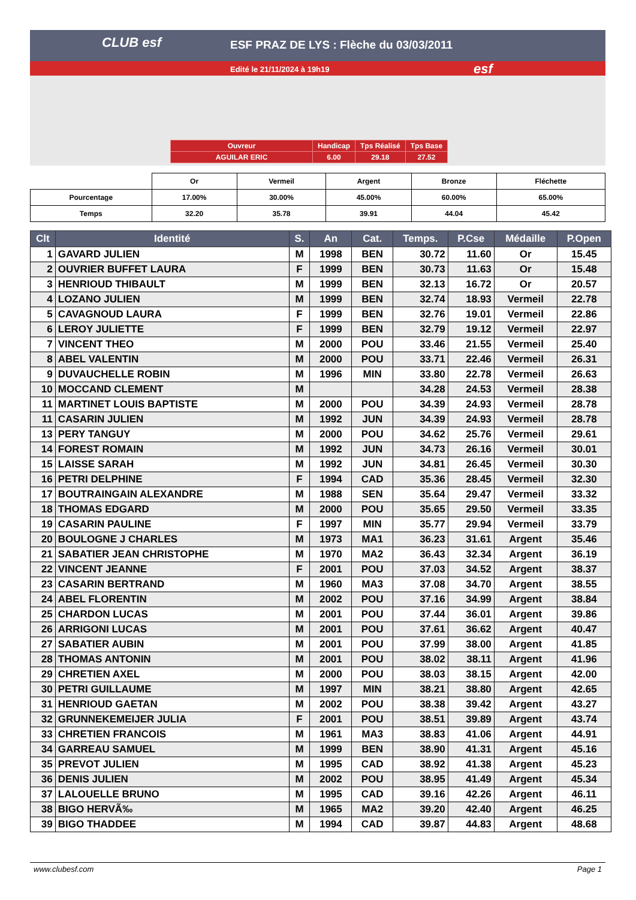CLUB esf
ESF PRAZ DE LYS : Flèche du 03/03/2011
Edité le 21/11/2024 à 19h19 esf
| Ouvreur | Handicap | Tps Réalisé | Tps Base |
| AGUILAR ERIC | 6.00 | 29.18 | 27.52 |
| | Or | Vermeil | Argent | Bronze | Fléchette |
| Pourcentage | 17.00% | 30.00% | 45.00% | 60.00% | 65.00% |
| Temps | 32.20 | 35.78 | 39.91 | 44.04 | 45.42 |
| Clt | Identité | S. | An | Cat. | Temps. | P.Cse | Médaille | P.Open |
| --- | --- | --- | --- | --- | --- | --- | --- | --- |
| 1 | GAVARD JULIEN | M | 1998 | BEN | 30.72 | 11.60 | Or | 15.45 |
| 2 | OUVRIER BUFFET LAURA | F | 1999 | BEN | 30.73 | 11.63 | Or | 15.48 |
| 3 | HENRIOUD THIBAULT | M | 1999 | BEN | 32.13 | 16.72 | Or | 20.57 |
| 4 | LOZANO JULIEN | M | 1999 | BEN | 32.74 | 18.93 | Vermeil | 22.78 |
| 5 | CAVAGNOUD LAURA | F | 1999 | BEN | 32.76 | 19.01 | Vermeil | 22.86 |
| 6 | LEROY JULIETTE | F | 1999 | BEN | 32.79 | 19.12 | Vermeil | 22.97 |
| 7 | VINCENT THEO | M | 2000 | POU | 33.46 | 21.55 | Vermeil | 25.40 |
| 8 | ABEL VALENTIN | M | 2000 | POU | 33.71 | 22.46 | Vermeil | 26.31 |
| 9 | DUVAUCHELLE ROBIN | M | 1996 | MIN | 33.80 | 22.78 | Vermeil | 26.63 |
| 10 | MOCCAND CLEMENT | M | | | 34.28 | 24.53 | Vermeil | 28.38 |
| 11 | MARTINET LOUIS BAPTISTE | M | 2000 | POU | 34.39 | 24.93 | Vermeil | 28.78 |
| 11 | CASARIN JULIEN | M | 1992 | JUN | 34.39 | 24.93 | Vermeil | 28.78 |
| 13 | PERY TANGUY | M | 2000 | POU | 34.62 | 25.76 | Vermeil | 29.61 |
| 14 | FOREST ROMAIN | M | 1992 | JUN | 34.73 | 26.16 | Vermeil | 30.01 |
| 15 | LAISSE SARAH | M | 1992 | JUN | 34.81 | 26.45 | Vermeil | 30.30 |
| 16 | PETRI DELPHINE | F | 1994 | CAD | 35.36 | 28.45 | Vermeil | 32.30 |
| 17 | BOUTRAINGAIN ALEXANDRE | M | 1988 | SEN | 35.64 | 29.47 | Vermeil | 33.32 |
| 18 | THOMAS EDGARD | M | 2000 | POU | 35.65 | 29.50 | Vermeil | 33.35 |
| 19 | CASARIN PAULINE | F | 1997 | MIN | 35.77 | 29.94 | Vermeil | 33.79 |
| 20 | BOULOGNE J CHARLES | M | 1973 | MA1 | 36.23 | 31.61 | Argent | 35.46 |
| 21 | SABATIER JEAN CHRISTOPHE | M | 1970 | MA2 | 36.43 | 32.34 | Argent | 36.19 |
| 22 | VINCENT JEANNE | F | 2001 | POU | 37.03 | 34.52 | Argent | 38.37 |
| 23 | CASARIN BERTRAND | M | 1960 | MA3 | 37.08 | 34.70 | Argent | 38.55 |
| 24 | ABEL FLORENTIN | M | 2002 | POU | 37.16 | 34.99 | Argent | 38.84 |
| 25 | CHARDON LUCAS | M | 2001 | POU | 37.44 | 36.01 | Argent | 39.86 |
| 26 | ARRIGONI LUCAS | M | 2001 | POU | 37.61 | 36.62 | Argent | 40.47 |
| 27 | SABATIER AUBIN | M | 2001 | POU | 37.99 | 38.00 | Argent | 41.85 |
| 28 | THOMAS ANTONIN | M | 2001 | POU | 38.02 | 38.11 | Argent | 41.96 |
| 29 | CHRETIEN AXEL | M | 2000 | POU | 38.03 | 38.15 | Argent | 42.00 |
| 30 | PETRI GUILLAUME | M | 1997 | MIN | 38.21 | 38.80 | Argent | 42.65 |
| 31 | HENRIOUD GAETAN | M | 2002 | POU | 38.38 | 39.42 | Argent | 43.27 |
| 32 | GRUNNEKEMEIJER JULIA | F | 2001 | POU | 38.51 | 39.89 | Argent | 43.74 |
| 33 | CHRETIEN FRANCOIS | M | 1961 | MA3 | 38.83 | 41.06 | Argent | 44.91 |
| 34 | GARREAU SAMUEL | M | 1999 | BEN | 38.90 | 41.31 | Argent | 45.16 |
| 35 | PREVOT JULIEN | M | 1995 | CAD | 38.92 | 41.38 | Argent | 45.23 |
| 36 | DENIS JULIEN | M | 2002 | POU | 38.95 | 41.49 | Argent | 45.34 |
| 37 | LALOUELLE BRUNO | M | 1995 | CAD | 39.16 | 42.26 | Argent | 46.11 |
| 38 | BIGO HERVÃ‰ | M | 1965 | MA2 | 39.20 | 42.40 | Argent | 46.25 |
| 39 | BIGO THADDEE | M | 1994 | CAD | 39.87 | 44.83 | Argent | 48.68 |
www.clubesf.com Page 1